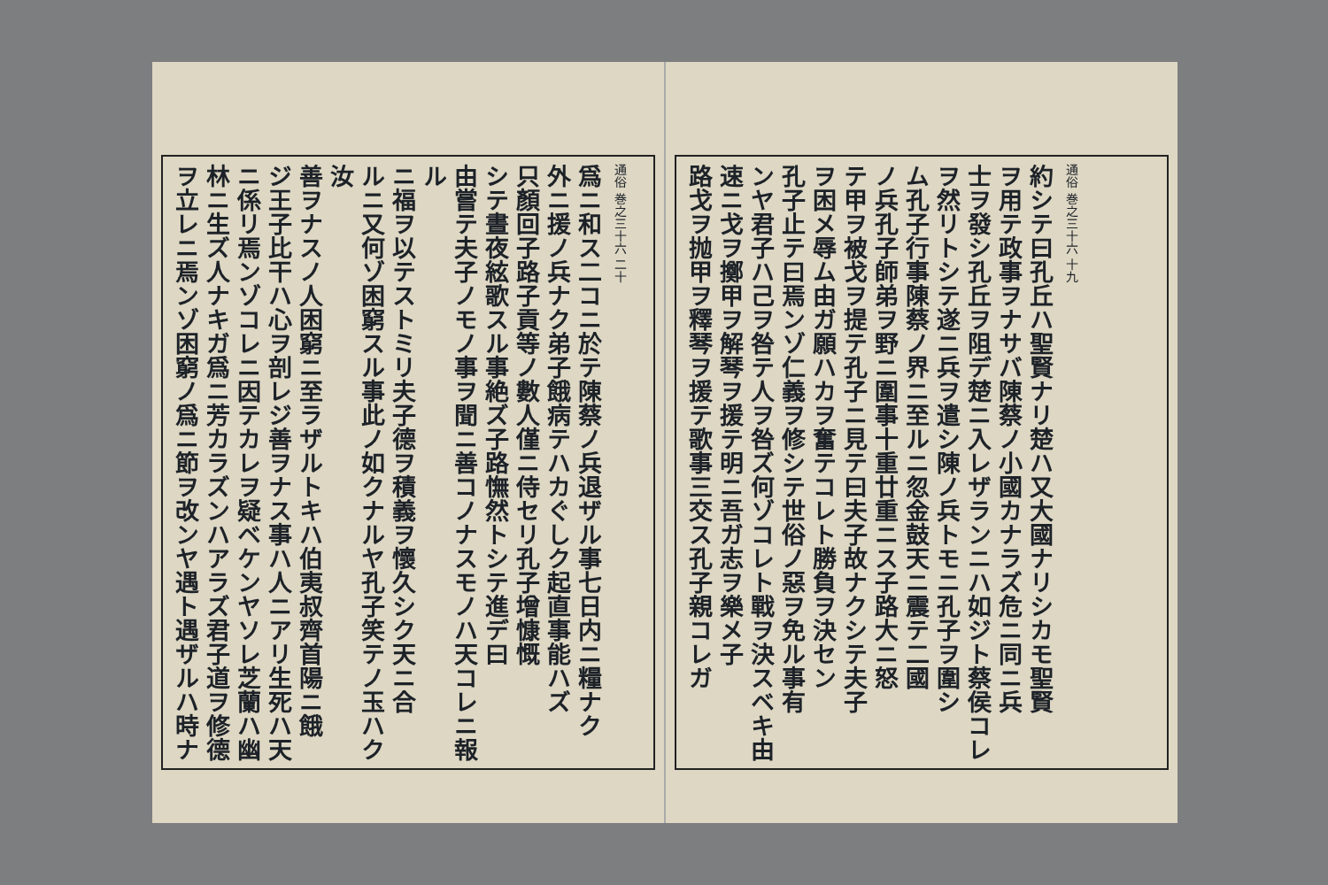通俗 巻之三十六 十九
約シテ曰孔丘ハ聖賢ナリ楚ハ又大國ナリシカモ聖賢
ヲ用テ政事ヲナサバ陳蔡ノ小國カナラズ危ニ同ニ兵
士ヲ發シ孔丘ヲ阻デ楚ニ入レザランニハ如ジト蔡侯コレ
ヲ然リトシテ遂ニ兵ヲ遣シ陳ノ兵トモニ孔子ヲ圍シ
ム孔子行事陳蔡ノ界ニ至ルニ忽金鼓天ニ震テ二國
ノ兵孔子師弟ヲ野ニ圍事十重廿重ニス子路大ニ怒
テ甲ヲ被戈ヲ提テ孔子ニ見テ曰夫子故ナクシテ夫子
ヲ困メ辱ム由ガ願ハカヲ奮テコレト勝負ヲ決セン
孔子止テ曰焉ンゾ仁義ヲ修シテ世俗ノ惡ヲ免ル事有
ンヤ君子ハ己ヲ咎テ人ヲ咎ズ何ゾコレト戰ヲ決スベキ由
速ニ戈ヲ擲甲ヲ解琴ヲ援テ明ニ吾ガ志ヲ樂メ子
路戈ヲ抛甲ヲ釋琴ヲ援テ歌事三交ス孔子親コレガ
通俗 巻之三十六 二十
爲ニ和ス二コニ於テ陳蔡ノ兵退ザル事七日内ニ糧ナク
外ニ援ノ兵ナク弟子餓病テハカぐしク起直事能ハズ
只顏回子路子貢等ノ數人僅ニ侍セリ孔子增慷慨
シテ晝夜絃歌スル事絶ズ子路憮然トシテ進デ曰
由嘗テ夫子ノモノ事ヲ聞ニ善コノナスモノハ天コレニ報ル
ニ福ヲ以テストミリ夫子德ヲ積義ヲ懷久シク天ニ合
ルニ又何ゾ困窮スル事此ノ如クナルヤ孔子笑テノ玉ハク汝
善ヲナスノ人困窮ニ至ラザルトキハ伯夷叔齊首陽ニ餓
ジ王子比干ハ心ヲ剖レジ善ヲナス事ハ人ニアリ生死ハ天
ニ係リ焉ンゾコレニ因テカレヲ疑ベケンヤソレ芝蘭ハ幽
林ニ生ズ人ナキガ爲ニ芳カラズンハアラズ君子道ヲ修德
ヲ立レニ焉ンゾ困窮ノ爲ニ節ヲ改ンヤ遇ト遇ザルハ時ナ